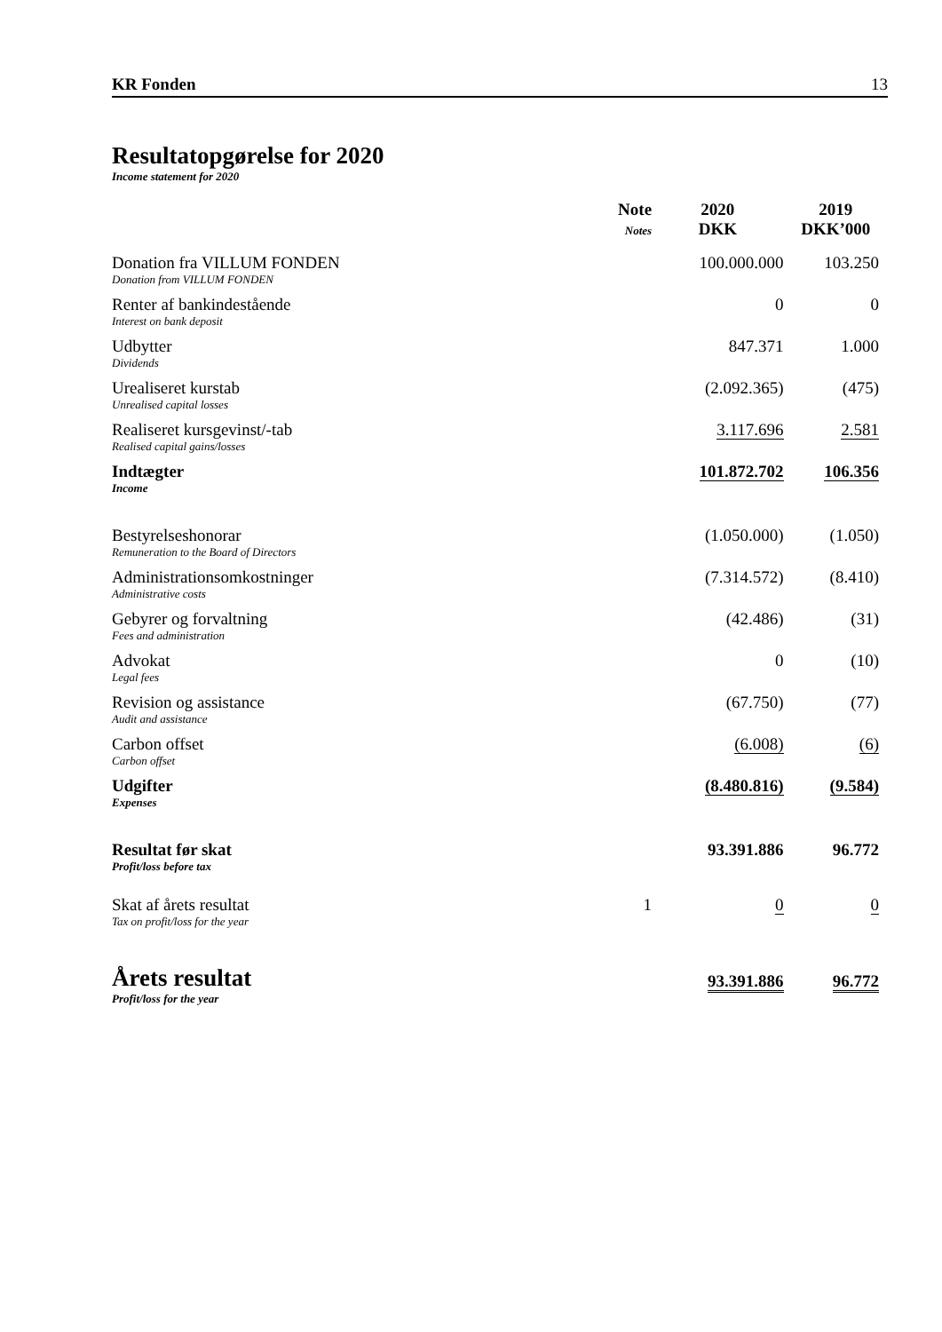KR Fonden 13
Resultatopgørelse for 2020
Income statement for 2020
| | Note Notes | 2020 DKK | 2019 DKK’000 |
| --- | --- | --- | --- |
| Donation fra VILLUM FONDEN Donation from VILLUM FONDEN | | 100.000.000 | 103.250 |
| Renter af bankindestående Interest on bank deposit | | 0 | 0 |
| Udbytter Dividends | | 847.371 | 1.000 |
| Urealiseret kurstab Unrealised capital losses | | (2.092.365) | (475) |
| Realiseret kursgevinst/-tab Realised capital gains/losses | | 3.117.696 | 2.581 |
| Indtægter Income | | 101.872.702 | 106.356 |
| Bestyrelseshonorar Remuneration to the Board of Directors | | (1.050.000) | (1.050) |
| Administrationsomkostninger Administrative costs | | (7.314.572) | (8.410) |
| Gebyrer og forvaltning Fees and administration | | (42.486) | (31) |
| Advokat Legal fees | | 0 | (10) |
| Revision og assistance Audit and assistance | | (67.750) | (77) |
| Carbon offset Carbon offset | | (6.008) | (6) |
| Udgifter Expenses | | (8.480.816) | (9.584) |
| Resultat før skat Profit/loss before tax | | 93.391.886 | 96.772 |
| Skat af årets resultat Tax on profit/loss for the year | 1 | 0 | 0 |
| Årets resultat Profit/loss for the year | | 93.391.886 | 96.772 |